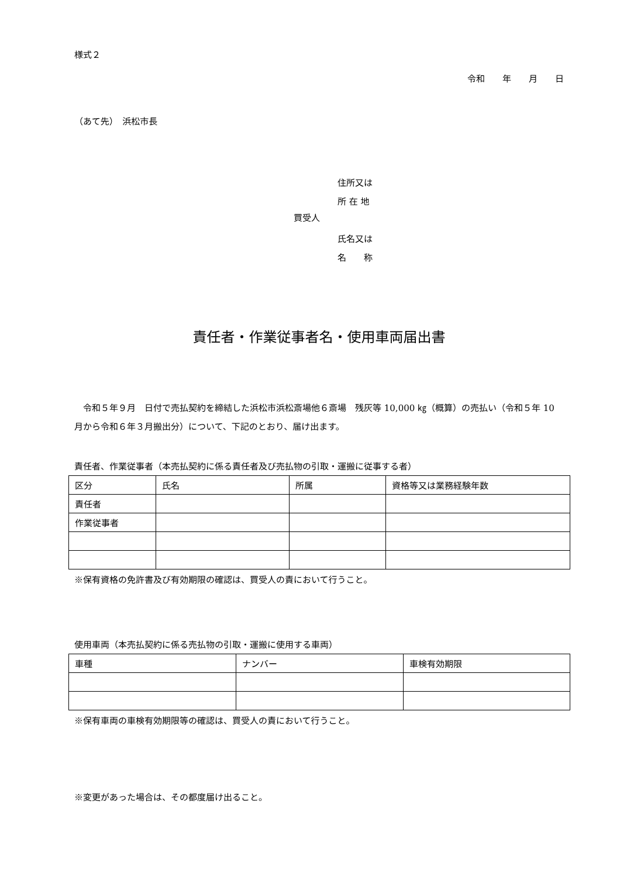様式２
令和　　年　　月　　日
（あて先）　浜松市長
買受人
住所又は
所 在 地
氏名又は
名　　称
責任者・作業従事者名・使用車両届出書
　令和５年９月　日付で売払契約を締結した浜松市浜松斎場他６斎場　残灰等 10,000 ㎏（概算）の売払い（令和５年 10 月から令和６年３月搬出分）について、下記のとおり、届け出ます。
責任者、作業従事者（本売払契約に係る責任者及び売払物の引取・運搬に従事する者）
| 区分 | 氏名 | 所属 | 資格等又は業務経験年数 |
| 責任者 | | | |
| 作業従事者 | | | |
※保有資格の免許書及び有効期限の確認は、買受人の責において行うこと。
使用車両（本売払契約に係る売払物の引取・運搬に使用する車両）
| 車種 | ナンバー | 車検有効期限 |
※保有車両の車検有効期限等の確認は、買受人の責において行うこと。
※変更があった場合は、その都度届け出ること。